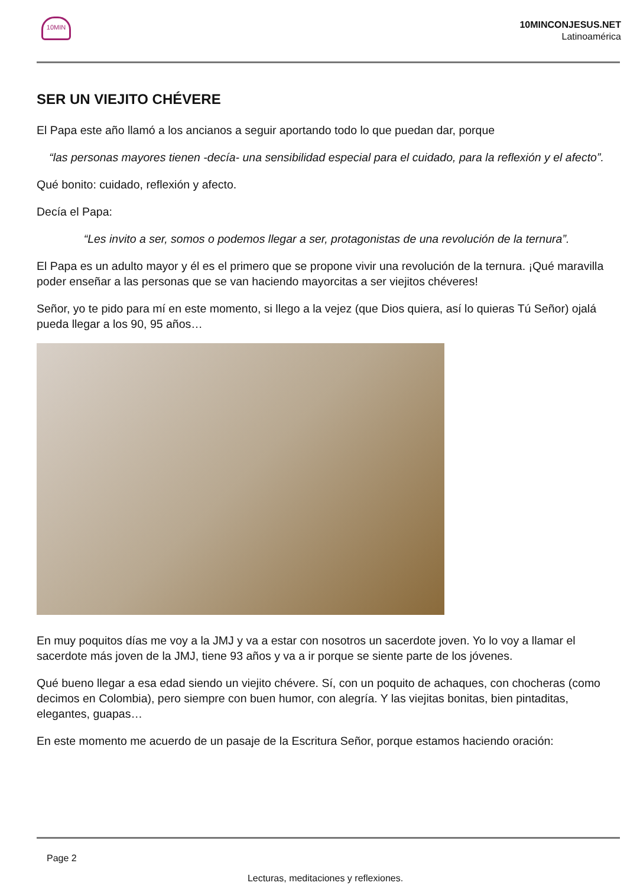10MIN
10MINCONJESUS.NET
Latinoamérica
SER UN VIEJITO CHÉVERE
El Papa este año llamó a los ancianos a seguir aportando todo lo que puedan dar, porque
“las personas mayores tienen -decía- una sensibilidad especial para el cuidado, para la reflexión y el afecto”.
Qué bonito: cuidado, reflexión y afecto.
Decía el Papa:
“Les invito a ser, somos o podemos llegar a ser, protagonistas de una revolución de la ternura”.
El Papa es un adulto mayor y él es el primero que se propone vivir una revolución de la ternura. ¡Qué maravilla poder enseñar a las personas que se van haciendo mayorcitas a ser viejitos chéveres!
Señor, yo te pido para mí en este momento, si llego a la vejez (que Dios quiera, así lo quieras Tú Señor) ojalá pueda llegar a los 90, 95 años…
En muy poquitos días me voy a la JMJ y va a estar con nosotros un sacerdote joven. Yo lo voy a llamar el sacerdote más joven de la JMJ, tiene 93 años y va a ir porque se siente parte de los jóvenes.
Qué bueno llegar a esa edad siendo un viejito chévere. Sí, con un poquito de achaques, con chocheras (como decimos en Colombia), pero siempre con buen humor, con alegría. Y las viejitas bonitas, bien pintaditas, elegantes, guapas…
En este momento me acuerdo de un pasaje de la Escritura Señor, porque estamos haciendo oración:
Page 2
Lecturas, meditaciones y reflexiones.